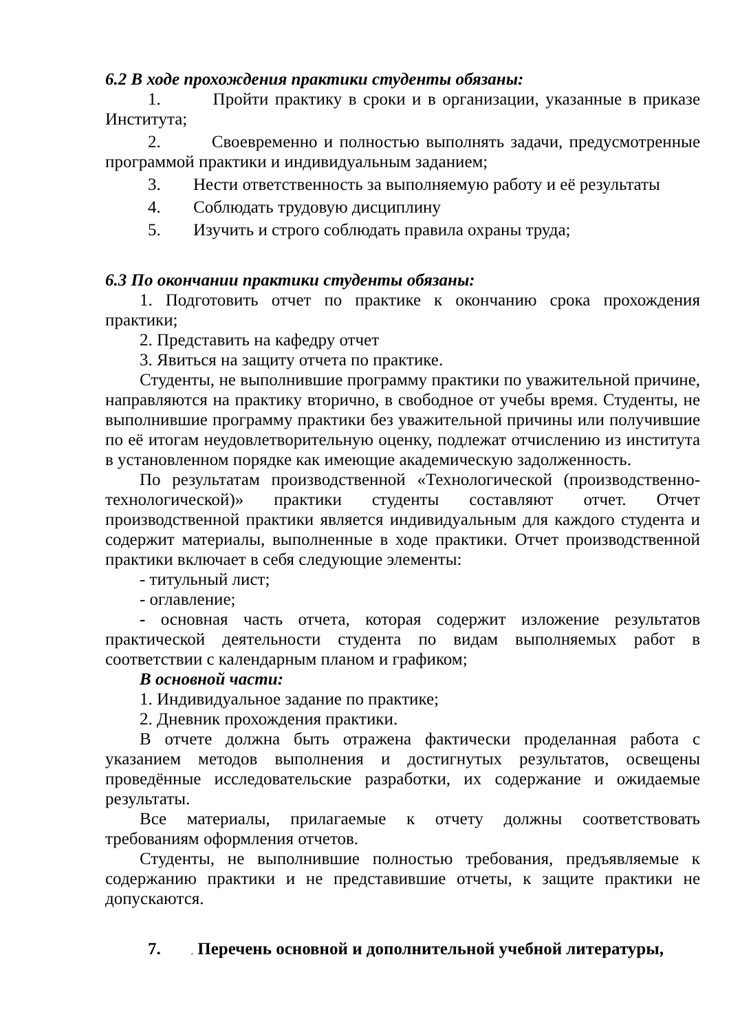6.2 В ходе прохождения практики студенты обязаны:
1. Пройти практику в сроки и в организации, указанные в приказе Института;
2. Своевременно и полностью выполнять задачи, предусмотренные программой практики и индивидуальным заданием;
3. Нести ответственность за выполняемую работу и её результаты
4. Соблюдать трудовую дисциплину
5. Изучить и строго соблюдать правила охраны труда;
6.3 По окончании практики студенты обязаны:
1. Подготовить отчет по практике к окончанию срока прохождения практики;
2. Представить на кафедру отчет
3. Явиться на защиту отчета по практике.
Студенты, не выполнившие программу практики по уважительной причине, направляются на практику вторично, в свободное от учебы время. Студенты, не выполнившие программу практики без уважительной причины или получившие по её итогам неудовлетворительную оценку, подлежат отчислению из института в установленном порядке как имеющие академическую задолженность.
По результатам производственной «Технологической (производственно-технологической)» практики студенты составляют отчет. Отчет производственной практики является индивидуальным для каждого студента и содержит материалы, выполненные в ходе практики. Отчет производственной практики включает в себя следующие элементы:
- титульный лист;
- оглавление;
- основная часть отчета, которая содержит изложение результатов практической деятельности студента по видам выполняемых работ в соответствии с календарным планом и графиком;
В основной части:
1. Индивидуальное задание по практике;
2. Дневник прохождения практики.
В отчете должна быть отражена фактически проделанная работа с указанием методов выполнения и достигнутых результатов, освещены проведённые исследовательские разработки, их содержание и ожидаемые результаты.
Все материалы, прилагаемые к отчету должны соответствовать требованиям оформления отчетов.
Студенты, не выполнившие полностью требования, предъявляемые к содержанию практики и не представившие отчеты, к защите практики не допускаются.
7. . Перечень основной и дополнительной учебной литературы,